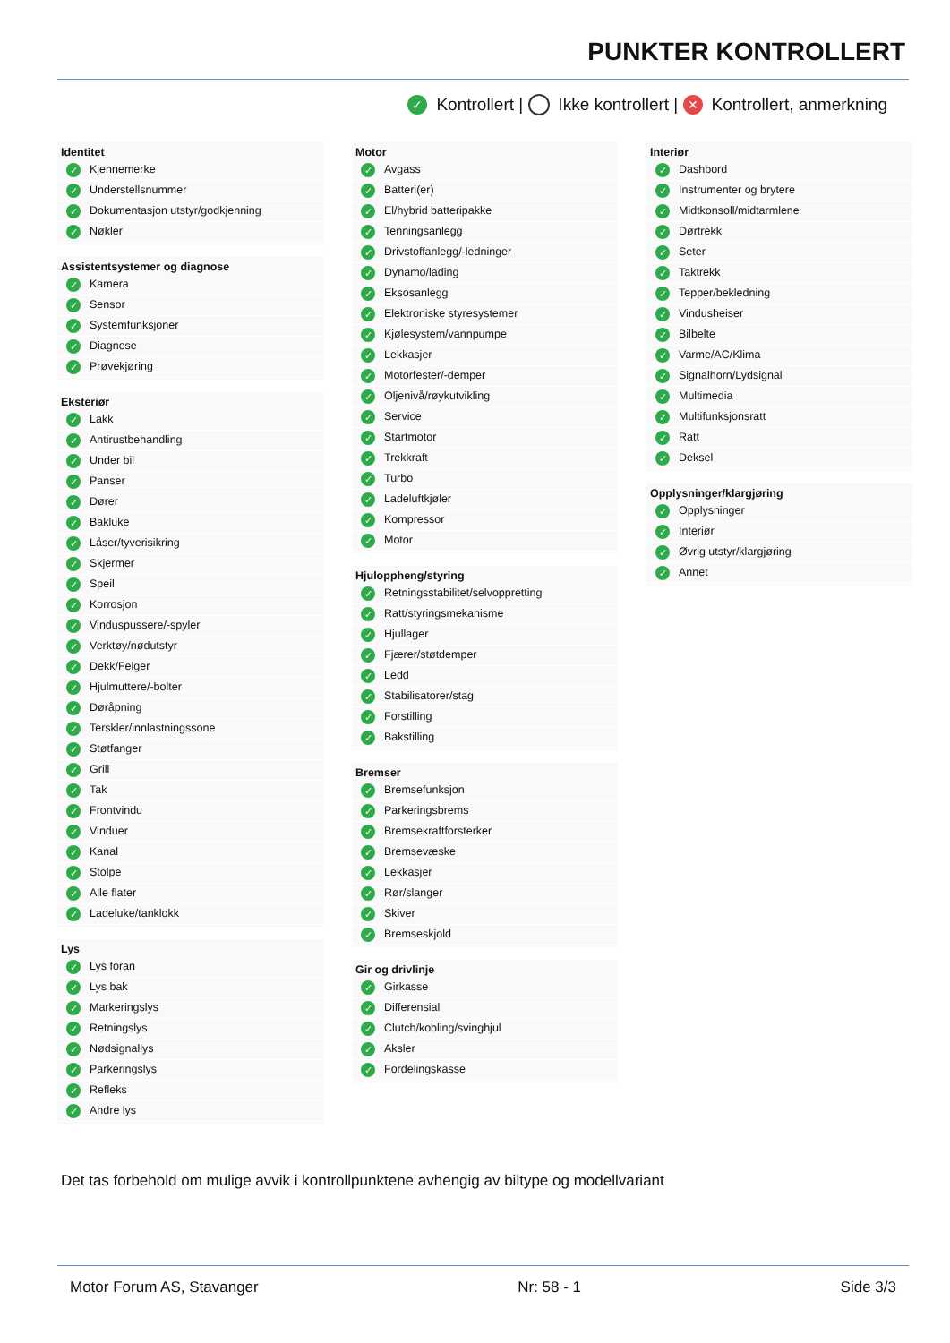PUNKTER KONTROLLERT
✓ Kontrollert | Ikke kontrollert | ✕ Kontrollert, anmerkning
Identitet
✓ Kjennemerke
✓ Understellsnummer
✓ Dokumentasjon utstyr/godkjenning
✓ Nøkler
Assistentsystemer og diagnose
✓ Kamera
✓ Sensor
✓ Systemfunksjoner
✓ Diagnose
✓ Prøvekjøring
Eksteriør
✓ Lakk
✓ Antirustbehandling
✓ Under bil
✓ Panser
✓ Dører
✓ Bakluke
✓ Låser/tyverisikring
✓ Skjermer
✓ Speil
✓ Korrosjon
✓ Vinduspussere/-spyler
✓ Verktøy/nødutstyr
✓ Dekk/Felger
✓ Hjulmuttere/-bolter
✓ Døråpning
✓ Terskler/innlastningssone
✓ Støtfanger
✓ Grill
✓ Tak
✓ Frontvindu
✓ Vinduer
✓ Kanal
✓ Stolpe
✓ Alle flater
✓ Ladeluke/tanklokk
Lys
✓ Lys foran
✓ Lys bak
✓ Markeringslys
✓ Retningslys
✓ Nødsignallys
✓ Parkeringslys
✓ Refleks
✓ Andre lys
Motor
✓ Avgass
✓ Batteri(er)
✓ El/hybrid batteripakke
✓ Tenningsanlegg
✓ Drivstoffanlegg/-ledninger
✓ Dynamo/lading
✓ Eksosanlegg
✓ Elektroniske styresystemer
✓ Kjølesystem/vannpumpe
✓ Lekkasjer
✓ Motorfester/-demper
✓ Oljenivå/røykutvikling
✓ Service
✓ Startmotor
✓ Trekkraft
✓ Turbo
✓ Ladeluftkjøler
✓ Kompressor
✓ Motor
Hjuloppheng/styring
✓ Retningsstabilitet/selvoppretting
✓ Ratt/styringsmekanisme
✓ Hjullager
✓ Fjærer/støtdemper
✓ Ledd
✓ Stabilisatorer/stag
✓ Forstilling
✓ Bakstilling
Bremser
✓ Bremsefunksjon
✓ Parkeringsbrems
✓ Bremsekraftforsterker
✓ Bremsevæske
✓ Lekkasjer
✓ Rør/slanger
✓ Skiver
✓ Bremseskjold
Gir og drivlinje
✓ Girkasse
✓ Differensial
✓ Clutch/kobling/svinghjul
✓ Aksler
✓ Fordelingskasse
Interiør
✓ Dashbord
✓ Instrumenter og brytere
✓ Midtkonsoll/midtarmlene
✓ Dørtrekk
✓ Seter
✓ Taktrekk
✓ Tepper/bekledning
✓ Vindusheiser
✓ Bilbelte
✓ Varme/AC/Klima
✓ Signalhorn/Lydsignal
✓ Multimedia
✓ Multifunksjonsratt
✓ Ratt
✓ Deksel
Opplysninger/klargjøring
✓ Opplysninger
✓ Interiør
✓ Øvrig utstyr/klargjøring
✓ Annet
Det tas forbehold om mulige avvik i kontrollpunktene avhengig av biltype og modellvariant
Motor Forum AS, Stavanger Nr: 58 - 1 Side 3/3